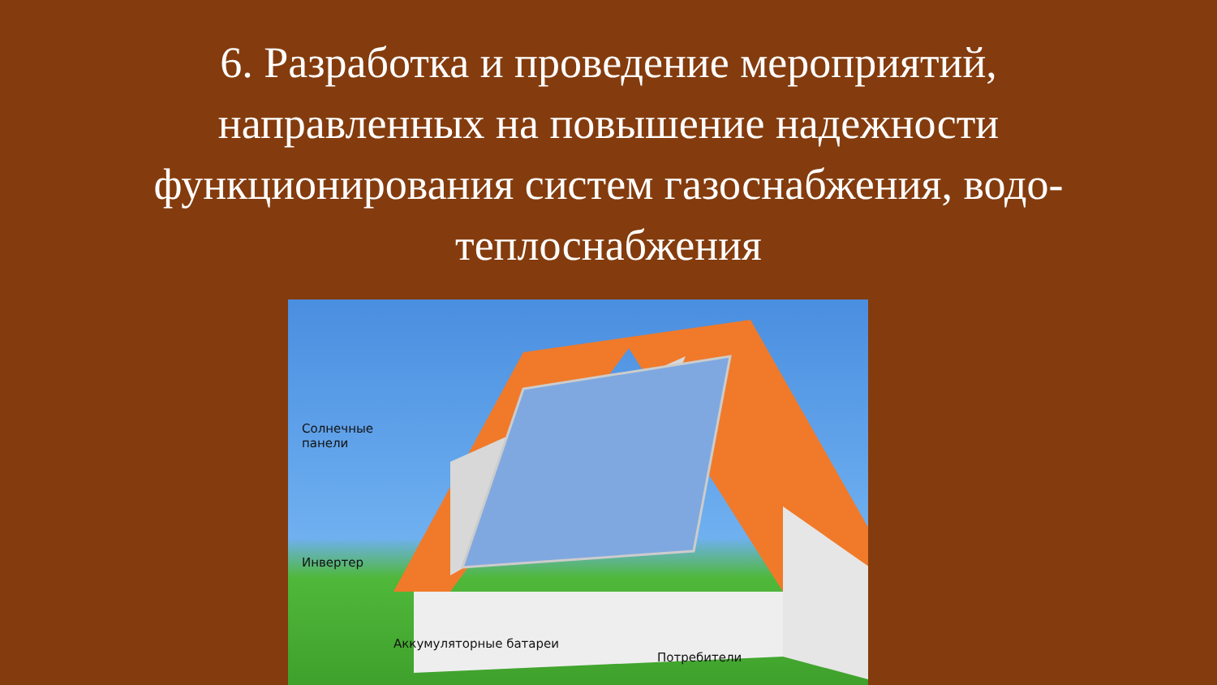6. Разработка и проведение мероприятий,
направленных на повышение надежности
функционирования систем газоснабжения, водо-
теплоснабжения
Солнечные
панели
Инвертер
Аккумуляторные батареи
Потребители